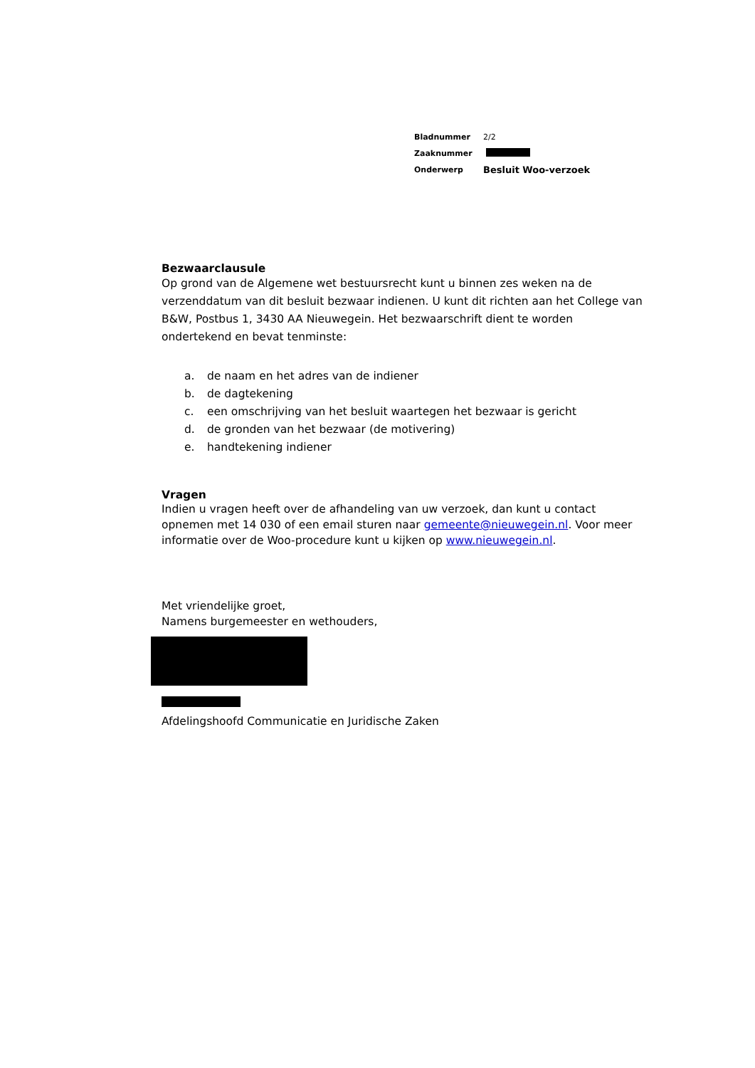| Bladnummer | 2/2 |
| Zaaknummer | |
| Onderwerp | Besluit Woo-verzoek |
Bezwaarclausule
Op grond van de Algemene wet bestuursrecht kunt u binnen zes weken na de verzenddatum van dit besluit bezwaar indienen. U kunt dit richten aan het College van B&W, Postbus 1, 3430 AA Nieuwegein. Het bezwaarschrift dient te worden ondertekend en bevat tenminste:
a. de naam en het adres van de indiener
b. de dagtekening
c. een omschrijving van het besluit waartegen het bezwaar is gericht
d. de gronden van het bezwaar (de motivering)
e. handtekening indiener
Vragen
Indien u vragen heeft over de afhandeling van uw verzoek, dan kunt u contact opnemen met 14 030 of een email sturen naar gemeente@nieuwegein.nl. Voor meer informatie over de Woo-procedure kunt u kijken op www.nieuwegein.nl.
Met vriendelijke groet,
Namens burgemeester en wethouders,
Afdelingshoofd Communicatie en Juridische Zaken